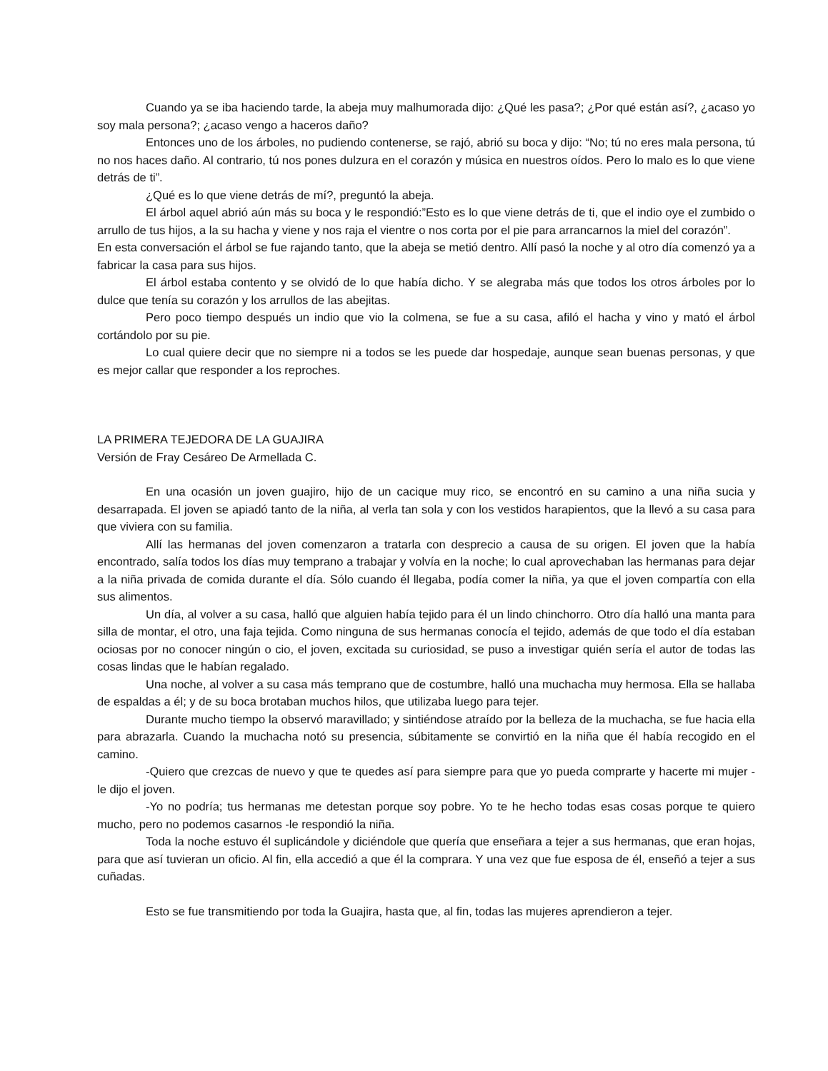Cuando ya se iba haciendo tarde, la abeja muy malhumorada dijo: ¿Qué les pasa?; ¿Por qué están así?, ¿acaso yo soy mala persona?; ¿acaso vengo a haceros daño?
Entonces uno de los árboles, no pudiendo contenerse, se rajó, abrió su boca y dijo: “No; tú no eres mala persona, tú no nos haces daño. Al contrario, tú nos pones dulzura en el corazón y música en nuestros oídos. Pero lo malo es lo que viene detrás de ti”.
¿Qué es lo que viene detrás de mí?, preguntó la abeja.
El árbol aquel abrió aún más su boca y le respondió:”Esto es lo que viene detrás de ti, que el indio oye el zumbido o arrullo de tus hijos, a la su hacha y viene y nos raja el vientre o nos corta por el pie para arrancarnos la miel del corazón”.
En esta conversación el árbol se fue rajando tanto, que la abeja se metió dentro. Allí pasó la noche y al otro día comenzó ya a fabricar la casa para sus hijos.
El árbol estaba contento y se olvidó de lo que había dicho. Y se alegraba más que todos los otros árboles por lo dulce que tenía su corazón y los arrullos de las abejitas.
Pero poco tiempo después un indio que vio la colmena, se fue a su casa, afiló el hacha y vino y mató el árbol cortándolo por su pie.
Lo cual quiere decir que no siempre ni a todos se les puede dar hospedaje, aunque sean buenas personas, y que es mejor callar que responder a los reproches.
LA PRIMERA TEJEDORA DE LA GUAJIRA
Versión de Fray Cesáreo De Armellada C.
En una ocasión un joven guajiro, hijo de un cacique muy rico, se encontró en su camino a una niña sucia y desarrapada. El joven se apiadó tanto de la niña, al verla tan sola y con los vestidos harapientos, que la llevó a su casa para que viviera con su familia.
Allí las hermanas del joven comenzaron a tratarla con desprecio a causa de su origen. El joven que la había encontrado, salía todos los días muy temprano a trabajar y volvía en la noche; lo cual aprovechaban las hermanas para dejar a la niña privada de comida durante el día. Sólo cuando él llegaba, podía comer la niña, ya que el joven compartía con ella sus alimentos.
Un día, al volver a su casa, halló que alguien había tejido para él un lindo chinchorro. Otro día halló una manta para silla de montar, el otro, una faja tejida. Como ninguna de sus hermanas conocía el tejido, además de que todo el día estaban ociosas por no conocer ningún o cio, el joven, excitada su curiosidad, se puso a investigar quién sería el autor de todas las cosas lindas que le habían regalado.
Una noche, al volver a su casa más temprano que de costumbre, halló una muchacha muy hermosa. Ella se hallaba de espaldas a él; y de su boca brotaban muchos hilos, que utilizaba luego para tejer.
Durante mucho tiempo la observó maravillado; y sintiéndose atraído por la belleza de la muchacha, se fue hacia ella para abrazarla. Cuando la muchacha notó su presencia, súbitamente se convirtió en la niña que él había recogido en el camino.
-Quiero que crezcas de nuevo y que te quedes así para siempre para que yo pueda comprarte y hacerte mi mujer -le dijo el joven.
-Yo no podría; tus hermanas me detestan porque soy pobre. Yo te he hecho todas esas cosas porque te quiero mucho, pero no podemos casarnos -le respondió la niña.
Toda la noche estuvo él suplicándole y diciéndole que quería que enseñara a tejer a sus hermanas, que eran hojas, para que así tuvieran un oficio. Al fin, ella accedió a que él la comprara. Y una vez que fue esposa de él, enseñó a tejer a sus cuñadas.
Esto se fue transmitiendo por toda la Guajira, hasta que, al fin, todas las mujeres aprendieron a tejer.